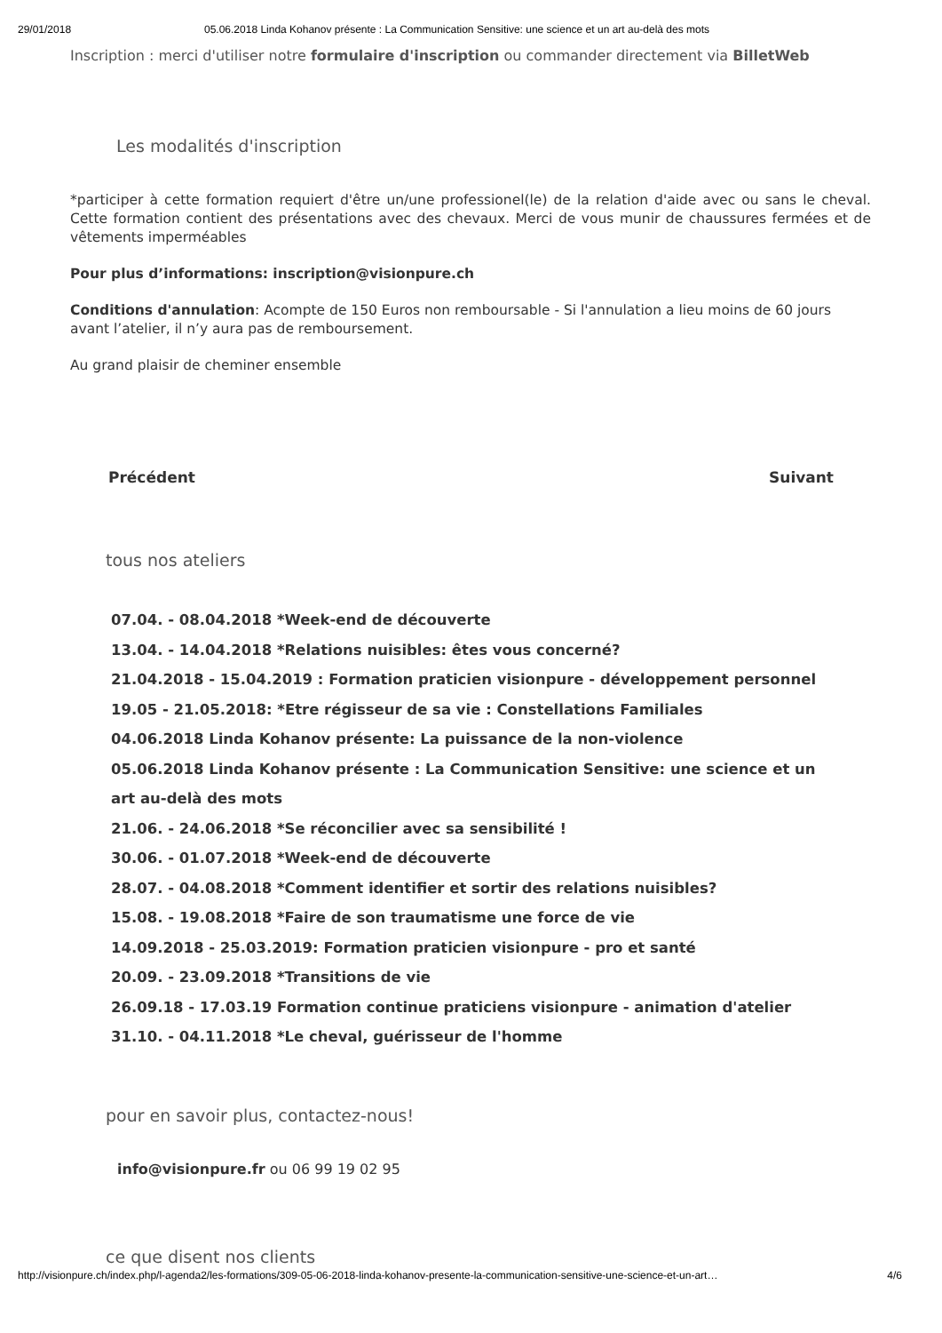29/01/2018 05.06.2018 Linda Kohanov présente : La Communication Sensitive: une science et un art au-delà des mots
Inscription : merci d'utiliser notre formulaire d'inscription ou commander directement via BilletWeb
Les modalités d'inscription
*participer à cette formation requiert d'être un/une professionel(le) de la relation d'aide avec ou sans le cheval. Cette formation contient des présentations avec des chevaux. Merci de vous munir de chaussures fermées et de vêtements imperméables
Pour plus d’informations: inscription@visionpure.ch
Conditions d'annulation: Acompte de 150 Euros non remboursable - Si l'annulation a lieu moins de 60 jours avant l’atelier, il n’y aura pas de remboursement.
Au grand plaisir de cheminer ensemble
Précédent Suivant
tous nos ateliers
07.04. - 08.04.2018 *Week-end de découverte
13.04. - 14.04.2018 *Relations nuisibles: êtes vous concerné?
21.04.2018 - 15.04.2019 : Formation praticien visionpure - développement personnel
19.05 - 21.05.2018: *Etre régisseur de sa vie : Constellations Familiales
04.06.2018 Linda Kohanov présente: La puissance de la non-violence
05.06.2018 Linda Kohanov présente : La Communication Sensitive: une science et un art au-delà des mots
21.06. - 24.06.2018 *Se réconcilier avec sa sensibilité !
30.06. - 01.07.2018 *Week-end de découverte
28.07. - 04.08.2018 *Comment identifier et sortir des relations nuisibles?
15.08. - 19.08.2018 *Faire de son traumatisme une force de vie
14.09.2018 - 25.03.2019: Formation praticien visionpure - pro et santé
20.09. - 23.09.2018 *Transitions de vie
26.09.18 - 17.03.19 Formation continue praticiens visionpure - animation d'atelier
31.10. - 04.11.2018 *Le cheval, guérisseur de l'homme
pour en savoir plus, contactez-nous!
info@visionpure.fr ou 06 99 19 02 95
ce que disent nos clients
http://visionpure.ch/index.php/l-agenda2/les-formations/309-05-06-2018-linda-kohanov-presente-la-communication-sensitive-une-science-et-un-art… 4/6